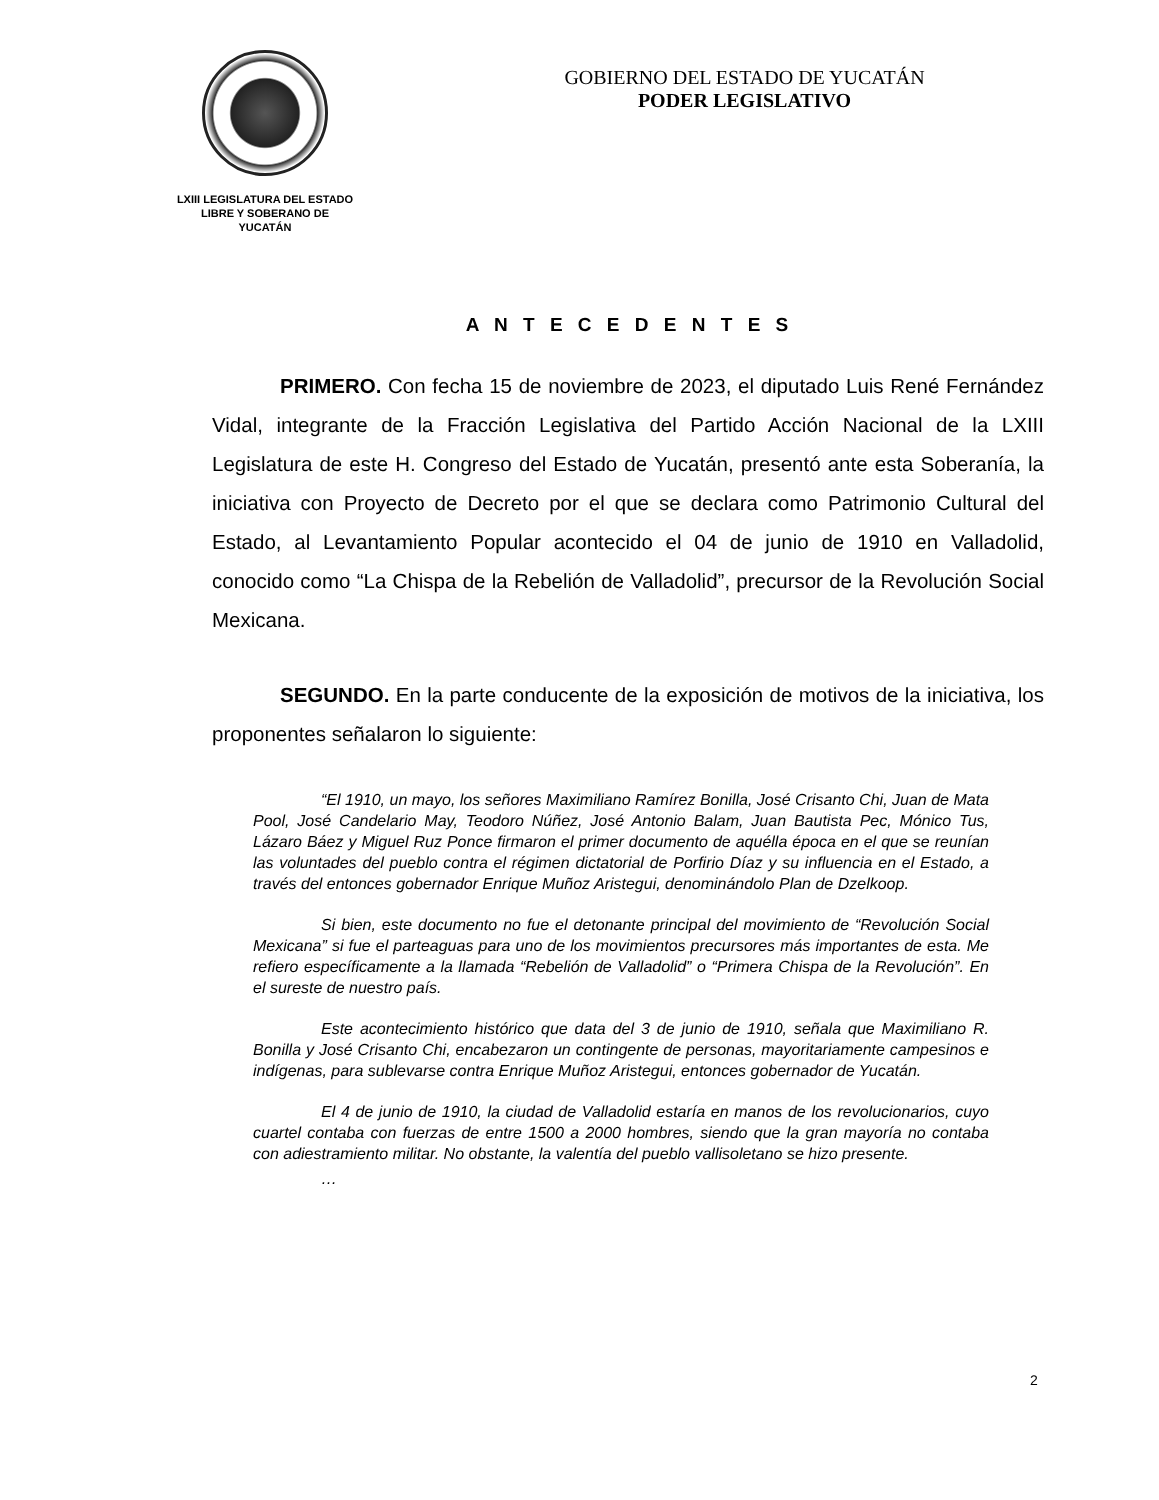LXIII LEGISLATURA DEL ESTADO
LIBRE Y SOBERANO DE
YUCATÁN
GOBIERNO DEL ESTADO DE YUCATÁN
PODER LEGISLATIVO
A N T E C E D E N T E S
PRIMERO. Con fecha 15 de noviembre de 2023, el diputado Luis René Fernández Vidal, integrante de la Fracción Legislativa del Partido Acción Nacional de la LXIII Legislatura de este H. Congreso del Estado de Yucatán, presentó ante esta Soberanía, la iniciativa con Proyecto de Decreto por el que se declara como Patrimonio Cultural del Estado, al Levantamiento Popular acontecido el 04 de junio de 1910 en Valladolid, conocido como “La Chispa de la Rebelión de Valladolid”, precursor de la Revolución Social Mexicana.
SEGUNDO. En la parte conducente de la exposición de motivos de la iniciativa, los proponentes señalaron lo siguiente:
“El 1910, un mayo, los señores Maximiliano Ramírez Bonilla, José Crisanto Chi, Juan de Mata Pool, José Candelario May, Teodoro Núñez, José Antonio Balam, Juan Bautista Pec, Mónico Tus, Lázaro Báez y Miguel Ruz Ponce firmaron el primer documento de aquélla época en el que se reunían las voluntades del pueblo contra el régimen dictatorial de Porfirio Díaz y su influencia en el Estado, a través del entonces gobernador Enrique Muñoz Aristegui, denominándolo Plan de Dzelkoop.
Si bien, este documento no fue el detonante principal del movimiento de “Revolución Social Mexicana” si fue el parteaguas para uno de los movimientos precursores más importantes de esta. Me refiero específicamente a la llamada “Rebelión de Valladolid” o “Primera Chispa de la Revolución”. En el sureste de nuestro país.
Este acontecimiento histórico que data del 3 de junio de 1910, señala que Maximiliano R. Bonilla y José Crisanto Chi, encabezaron un contingente de personas, mayoritariamente campesinos e indígenas, para sublevarse contra Enrique Muñoz Aristegui, entonces gobernador de Yucatán.
El 4 de junio de 1910, la ciudad de Valladolid estaría en manos de los revolucionarios, cuyo cuartel contaba con fuerzas de entre 1500 a 2000 hombres, siendo que la gran mayoría no contaba con adiestramiento militar. No obstante, la valentía del pueblo vallisoletano se hizo presente.
…
2